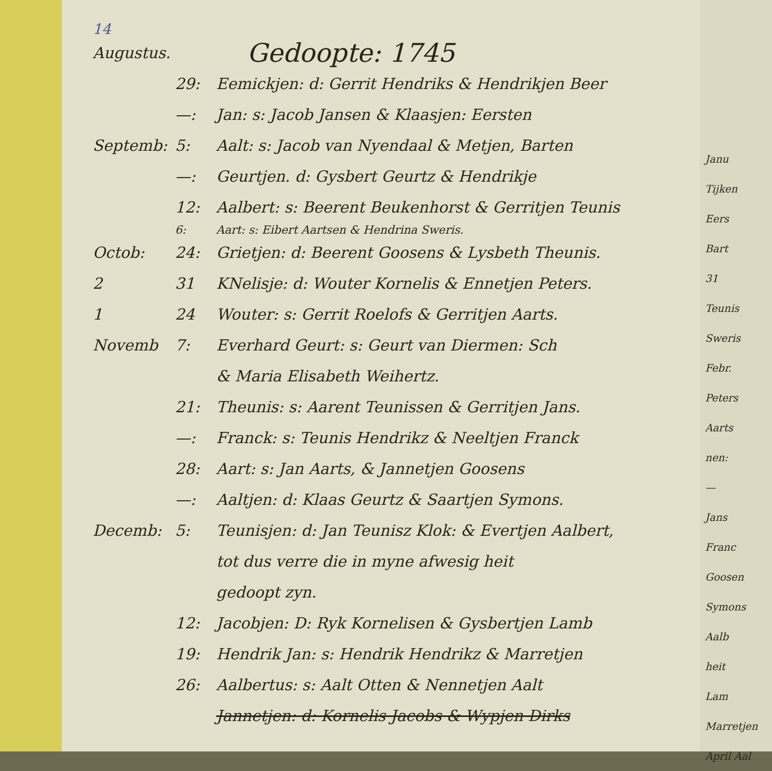14
Augustus.
Gedoopte: 1745
29: Eemickjen: d: Gerrit Hendriks & Hendrikjen Beer
—: Jan: s: Jacob Jansen & Klaasjen: Eersten
Septemb: 5: Aalt: s: Jacob van Nyendaal & Metjen, Barten
—: Geurtjen. d: Gysbert Geurtz & Hendrikje
12: Aalbert: s: Beerent Beukenhorst & Gerritjen Teunis
6: Aart: s: Eibert Aartsen & Hendrina Sweris.
Octob: 24: Grietjen: d: Beerent Goosens & Lysbeth Theunis.
2 31 KNelisje: d: Wouter Kornelis & Ennetjen Peters.
1 24 Wouter: s: Gerrit Roelofs & Gerritjen Aarts.
Novemb 7: Everhard Geurt: s: Geurt van Diermen: Sch
& Maria Elisabeth Weihertz.
21: Theunis: s: Aarent Teunissen & Gerritjen Jans.
—: Franck: s: Teunis Hendrikz & Neeltjen Franck
28: Aart: s: Jan Aarts, & Jannetjen Goosens
—: Aaltjen: d: Klaas Geurtz & Saartjen Symons.
Decemb: 5: Teunisjen: d: Jan Teunisz Klok: & Evertjen Aalbert,
tot dus verre die in myne afwesig heit
gedoopt zyn.
12: Jacobjen: D: Ryk Kornelisen & Gysbertjen Lamb
19: Hendrik Jan: s: Hendrik Hendrikz & Marretjen
26: Aalbertus: s: Aalt Otten & Nennetjen Aalt
Jannetjen: d: Kornelis Jacobs & Wypjen Dirks
Janu
Tijken
Eers
Bart
31
Teunis Sweris
Febr. Peters
Aarts
nen:
—
Jans
Franc
Goosen
Symons
Aalb
heit
Lam
Marretjen
April Aal